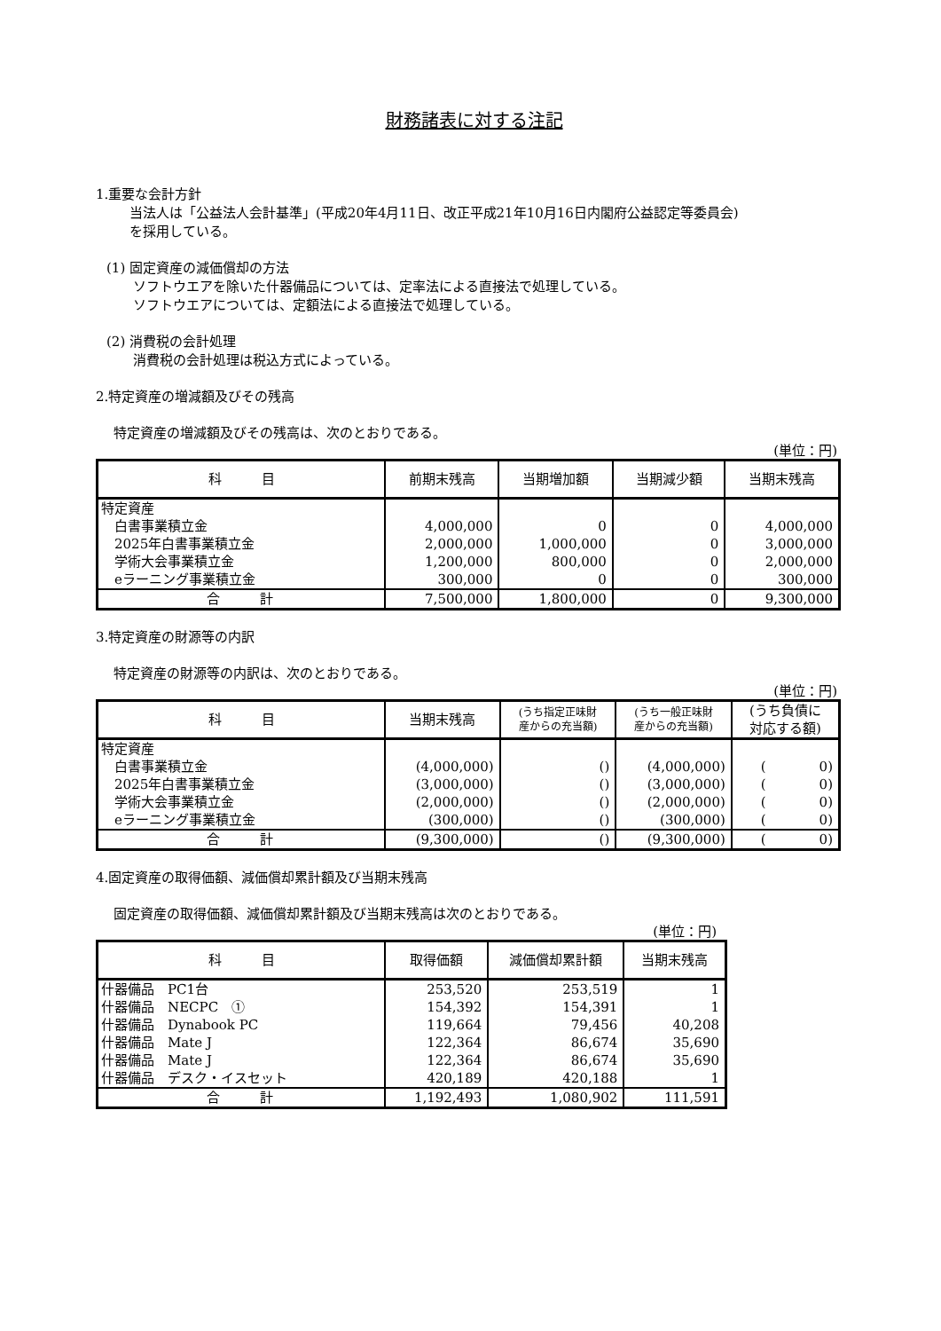財務諸表に対する注記
1.重要な会計方針
当法人は「公益法人会計基準」(平成20年4月11日、改正平成21年10月16日内閣府公益認定等委員会)
を採用している。
(1) 固定資産の減価償却の方法
ソフトウエアを除いた什器備品については、定率法による直接法で処理している。
ソフトウエアについては、定額法による直接法で処理している。
(2) 消費税の会計処理
消費税の会計処理は税込方式によっている。
2.特定資産の増減額及びその残高
特定資産の増減額及びその残高は、次のとおりである。
(単位：円)
| 科 目 | 前期末残高 | 当期増加額 | 当期減少額 | 当期末残高 |
| --- | --- | --- | --- | --- |
| 特定資産 | | | | |
| 白書事業積立金 | 4,000,000 | 0 | 0 | 4,000,000 |
| 2025年白書事業積立金 | 2,000,000 | 1,000,000 | 0 | 3,000,000 |
| 学術大会事業積立金 | 1,200,000 | 800,000 | 0 | 2,000,000 |
| eラーニング事業積立金 | 300,000 | 0 | 0 | 300,000 |
| 合 計 | 7,500,000 | 1,800,000 | 0 | 9,300,000 |
3.特定資産の財源等の内訳
特定資産の財源等の内訳は、次のとおりである。
(単位：円)
| 科 目 | 当期末残高 | (うち指定正味財 産からの充当額) | (うち一般正味財 産からの充当額) | (うち負債に 対応する額) |
| --- | --- | --- | --- | --- |
| 特定資産 | | | | |
| 白書事業積立金 | (4,000,000) | () | (4,000,000) | ( 0) |
| 2025年白書事業積立金 | (3,000,000) | () | (3,000,000) | ( 0) |
| 学術大会事業積立金 | (2,000,000) | () | (2,000,000) | ( 0) |
| eラーニング事業積立金 | (300,000) | () | (300,000) | ( 0) |
| 合 計 | (9,300,000) | () | (9,300,000) | ( 0) |
4.固定資産の取得価額、減価償却累計額及び当期末残高
固定資産の取得価額、減価償却累計額及び当期末残高は次のとおりである。
(単位：円)
| 科 目 | 取得価額 | 減価償却累計額 | 当期末残高 |
| --- | --- | --- | --- |
| 什器備品 PC1台 | 253,520 | 253,519 | 1 |
| 什器備品 NECPC ① | 154,392 | 154,391 | 1 |
| 什器備品 Dynabook PC | 119,664 | 79,456 | 40,208 |
| 什器備品 Mate J | 122,364 | 86,674 | 35,690 |
| 什器備品 Mate J | 122,364 | 86,674 | 35,690 |
| 什器備品 デスク・イスセット | 420,189 | 420,188 | 1 |
| 合 計 | 1,192,493 | 1,080,902 | 111,591 |